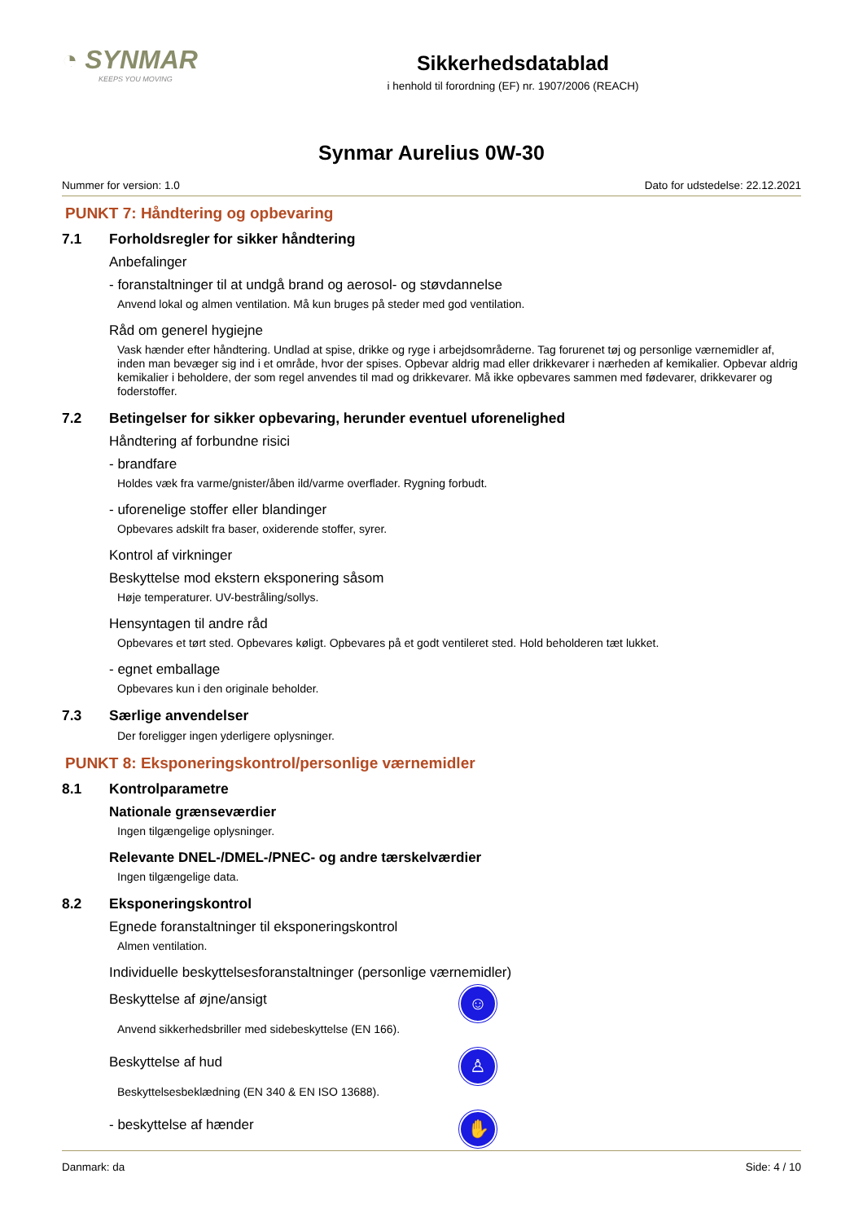◔ SYNMAR
KEEPS YOU MOVING
Sikkerhedsdatablad
i henhold til forordning (EF) nr. 1907/2006 (REACH)
Synmar Aurelius 0W-30
Nummer for version: 1.0 Dato for udstedelse: 22.12.2021
PUNKT 7: Håndtering og opbevaring
7.1 Forholdsregler for sikker håndtering
Anbefalinger
- foranstaltninger til at undgå brand og aerosol- og støvdannelse
Anvend lokal og almen ventilation. Må kun bruges på steder med god ventilation.
Råd om generel hygiejne
Vask hænder efter håndtering. Undlad at spise, drikke og ryge i arbejdsområderne. Tag forurenet tøj og personlige værnemid­ler af, inden man bevæger sig ind i et område, hvor der spises. Opbevar aldrig mad eller drikkevarer i nærheden af kemikalier. Opbevar aldrig kemikalier i beholdere, der som regel anvendes til mad og drikkevarer. Må ikke opbevares sammen med føde­varer, drikkevarer og foderstoffer.
7.2 Betingelser for sikker opbevaring, herunder eventuel uforenelighed
Håndtering af forbundne risici
- brandfare
Holdes væk fra varme/gnister/åben ild/varme overflader. Rygning forbudt.
- uforenelige stoffer eller blandinger
Opbevares adskilt fra baser, oxiderende stoffer, syrer.
Kontrol af virkninger
Beskyttelse mod ekstern eksponering såsom
Høje temperaturer. UV-bestråling/sollys.
Hensyntagen til andre råd
Opbevares et tørt sted. Opbevares køligt. Opbevares på et godt ventileret sted. Hold beholderen tæt lukket.
- egnet emballage
Opbevares kun i den originale beholder.
7.3 Særlige anvendelser
Der foreligger ingen yderligere oplysninger.
PUNKT 8: Eksponeringskontrol/personlige værnemidler
8.1 Kontrolparametre
Nationale grænseværdier
Ingen tilgængelige oplysninger.
Relevante DNEL-/DMEL-/PNEC- og andre tærskelværdier
Ingen tilgængelige data.
8.2 Eksponeringskontrol
Egnede foranstaltninger til eksponeringskontrol
Almen ventilation.
Individuelle beskyttelsesforanstaltninger (personlige værnemidler)
Beskyttelse af øjne/ansigt
☺
Anvend sikkerhedsbriller med sidebeskyttelse (EN 166).
Beskyttelse af hud
♙
Beskyttelsesbeklædning (EN 340 & EN ISO 13688).
- beskyttelse af hænder
✋
Danmark: da Side: 4 / 10